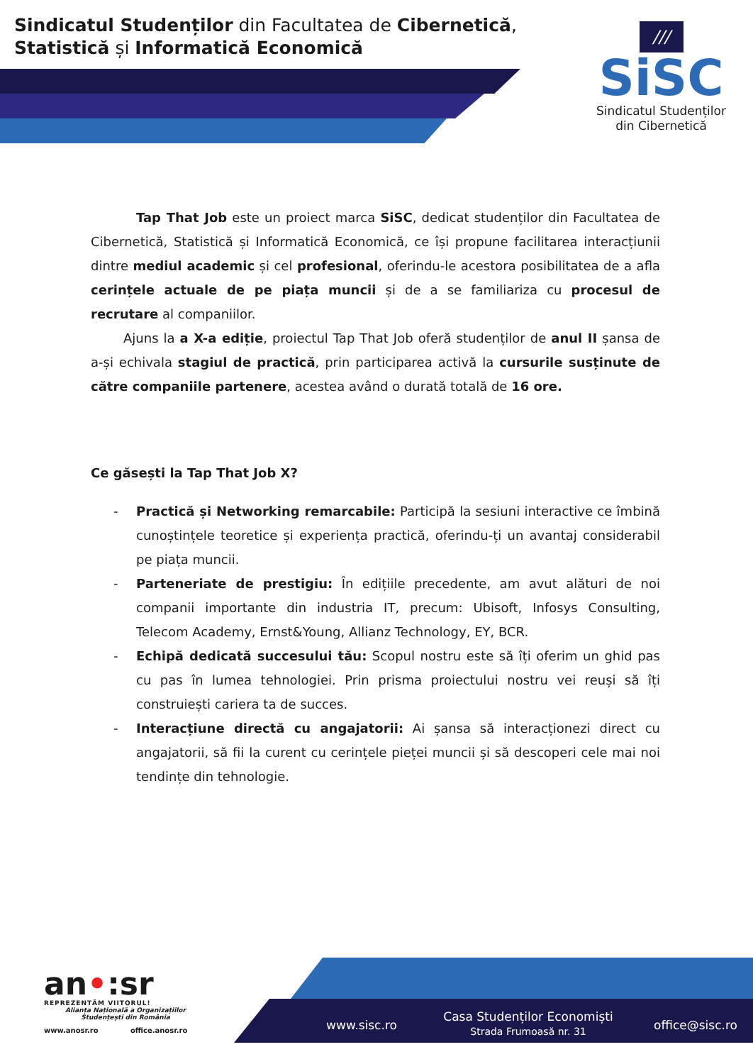Sindicatul Studenților din Facultatea de Cibernetică, Statistică și Informatică Economică
///
SiSC
Sindicatul Studenților
din Cibernetică
Tap That Job este un proiect marca SiSC, dedicat studenților din Facultatea de Cibernetică, Statistică și Informatică Economică, ce își propune facilitarea interacțiunii dintre mediul academic și cel profesional, oferindu-le acestora posibilitatea de a afla cerințele actuale de pe piața muncii și de a se familiariza cu procesul de recrutare al companiilor.
Ajuns la a X-a ediție, proiectul Tap That Job oferă studenților de anul II șansa de a-și echivala stagiul de practică, prin participarea activă la cursurile susținute de către companiile partenere, acestea având o durată totală de 16 ore.
Ce găsești la Tap That Job X?
- Practică și Networking remarcabile: Participă la sesiuni interactive ce îmbină cunoștințele teoretice și experiența practică, oferindu-ți un avantaj considerabil pe piața muncii.
- Parteneriate de prestigiu: În edițiile precedente, am avut alături de noi companii importante din industria IT, precum: Ubisoft, Infosys Consulting, Telecom Academy, Ernst&Young, Allianz Technology, EY, BCR.
- Echipă dedicată succesului tău: Scopul nostru este să îți oferim un ghid pas cu pas în lumea tehnologiei. Prin prisma proiectului nostru vei reuși să îți construiești cariera ta de succes.
- Interacțiune directă cu angajatorii: Ai șansa să interacționezi direct cu angajatorii, să fii la curent cu cerințele pieței muncii și să descoperi cele mai noi tendințe din tehnologie.
an•:sr
REPREZENTĂM VIITORUL!
Alianța Națională a Organizațiilor Studențești din România
www.anosr.ro office.anosr.ro
www.sisc.ro
Casa Studenților Economiști
Strada Frumoasă nr. 31
office@sisc.ro